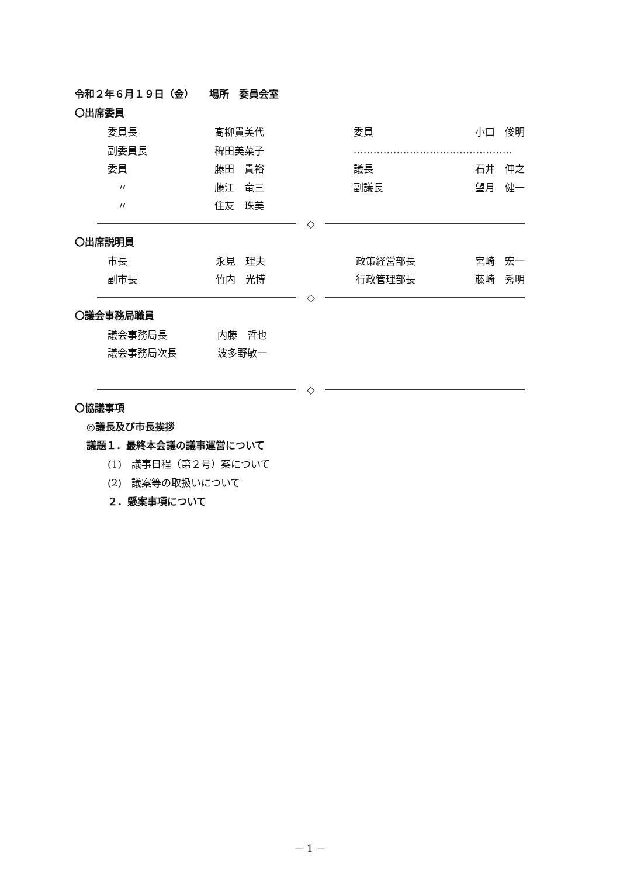令和２年６月１９日（金）　　場所　委員会室
〇出席委員
| 委員長 | 髙柳貴美代 | 委員 | 小口 俊明 |
| 副委員長 | 稗田美菜子 | ………………………………………… | |
| 委員 | 藤田 貴裕 | 議長 | 石井 伸之 |
| 〃 | 藤江 竜三 | 副議長 | 望月 健一 |
| 〃 | 住友 珠美 | | |
◇
〇出席説明員
| 市長 | 永見 理夫 | 政策経営部長 | 宮崎 宏一 |
| 副市長 | 竹内 光博 | 行政管理部長 | 藤崎 秀明 |
◇
〇議会事務局職員
| 議会事務局長 | 内藤 哲也 |
| 議会事務局次長 | 波多野敏一 |
◇
〇協議事項
◎議長及び市長挨拶
議題１．最終本会議の議事運営について
(1)　議事日程（第２号）案について
(2)　議案等の取扱いについて
２．懸案事項について
－ 1 －